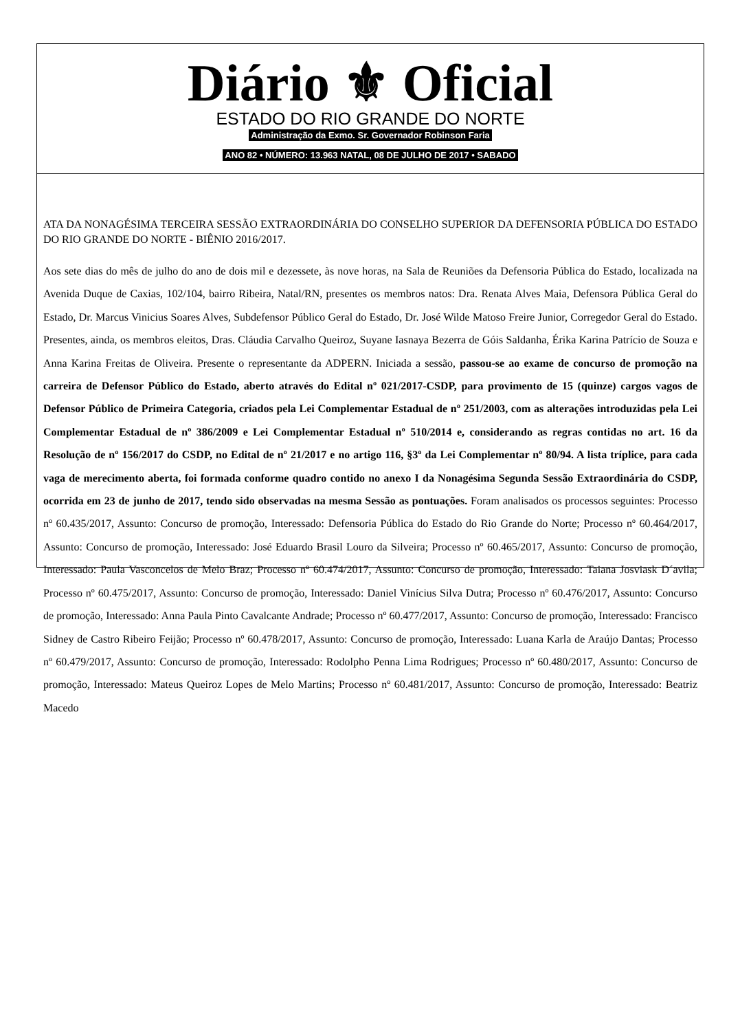Diário ⚜ Oficial
ESTADO DO RIO GRANDE DO NORTE
Administração da Exmo. Sr. Governador Robinson Faria
ANO 82 • NÚMERO: 13.963 NATAL, 08 DE JULHO DE 2017 • SABADO
ATA DA NONAGÉSIMA TERCEIRA SESSÃO EXTRAORDINÁRIA DO CONSELHO SUPERIOR DA DEFENSORIA PÚBLICA DO ESTADO DO RIO GRANDE DO NORTE - BIÊNIO 2016/2017.
Aos sete dias do mês de julho do ano de dois mil e dezessete, às nove horas, na Sala de Reuniões da Defensoria Pública do Estado, localizada na Avenida Duque de Caxias, 102/104, bairro Ribeira, Natal/RN, presentes os membros natos: Dra. Renata Alves Maia, Defensora Pública Geral do Estado, Dr. Marcus Vinicius Soares Alves, Subdefensor Público Geral do Estado, Dr. José Wilde Matoso Freire Junior, Corregedor Geral do Estado. Presentes, ainda, os membros eleitos, Dras. Cláudia Carvalho Queiroz, Suyane Iasnaya Bezerra de Góis Saldanha, Érika Karina Patrício de Souza e Anna Karina Freitas de Oliveira. Presente o representante da ADPERN. Iniciada a sessão, passou-se ao exame de concurso de promoção na carreira de Defensor Público do Estado, aberto através do Edital nº 021/2017-CSDP, para provimento de 15 (quinze) cargos vagos de Defensor Público de Primeira Categoria, criados pela Lei Complementar Estadual de nº 251/2003, com as alterações introduzidas pela Lei Complementar Estadual de nº 386/2009 e Lei Complementar Estadual nº 510/2014 e, considerando as regras contidas no art. 16 da Resolução de nº 156/2017 do CSDP, no Edital de nº 21/2017 e no artigo 116, §3º da Lei Complementar nº 80/94. A lista tríplice, para cada vaga de merecimento aberta, foi formada conforme quadro contido no anexo I da Nonagésima Segunda Sessão Extraordinária do CSDP, ocorrida em 23 de junho de 2017, tendo sido observadas na mesma Sessão as pontuações. Foram analisados os processos seguintes: Processo nº 60.435/2017, Assunto: Concurso de promoção, Interessado: Defensoria Pública do Estado do Rio Grande do Norte; Processo nº 60.464/2017, Assunto: Concurso de promoção, Interessado: José Eduardo Brasil Louro da Silveira; Processo nº 60.465/2017, Assunto: Concurso de promoção, Interessado: Paula Vasconcelos de Melo Braz; Processo nº 60.474/2017, Assunto: Concurso de promoção, Interessado: Taiana Josviask D´avila; Processo nº 60.475/2017, Assunto: Concurso de promoção, Interessado: Daniel Vinícius Silva Dutra; Processo nº 60.476/2017, Assunto: Concurso de promoção, Interessado: Anna Paula Pinto Cavalcante Andrade; Processo nº 60.477/2017, Assunto: Concurso de promoção, Interessado: Francisco Sidney de Castro Ribeiro Feijão; Processo nº 60.478/2017, Assunto: Concurso de promoção, Interessado: Luana Karla de Araújo Dantas; Processo nº 60.479/2017, Assunto: Concurso de promoção, Interessado: Rodolpho Penna Lima Rodrigues; Processo nº 60.480/2017, Assunto: Concurso de promoção, Interessado: Mateus Queiroz Lopes de Melo Martins; Processo nº 60.481/2017, Assunto: Concurso de promoção, Interessado: Beatriz Macedo